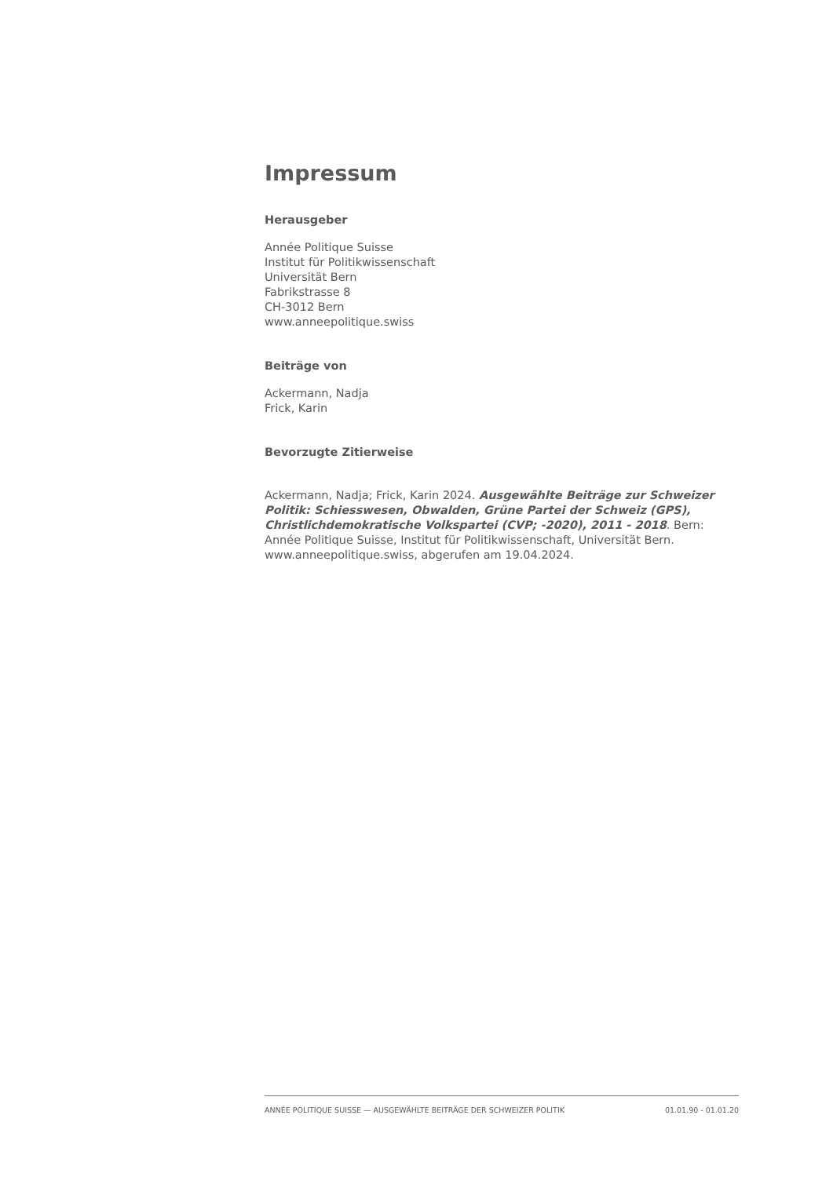Impressum
Herausgeber
Année Politique Suisse
Institut für Politikwissenschaft
Universität Bern
Fabrikstrasse 8
CH-3012 Bern
www.anneepolitique.swiss
Beiträge von
Ackermann, Nadja
Frick, Karin
Bevorzugte Zitierweise
Ackermann, Nadja; Frick, Karin 2024. Ausgewählte Beiträge zur Schweizer Politik: Schiesswesen, Obwalden, Grüne Partei der Schweiz (GPS), Christlichdemokratische Volkspartei (CVP; -2020), 2011 - 2018. Bern: Année Politique Suisse, Institut für Politikwissenschaft, Universität Bern. www.anneepolitique.swiss, abgerufen am 19.04.2024.
ANNÉE POLITIQUE SUISSE — AUSGEWÄHLTE BEITRÄGE DER SCHWEIZER POLITIK 01.01.90 - 01.01.20